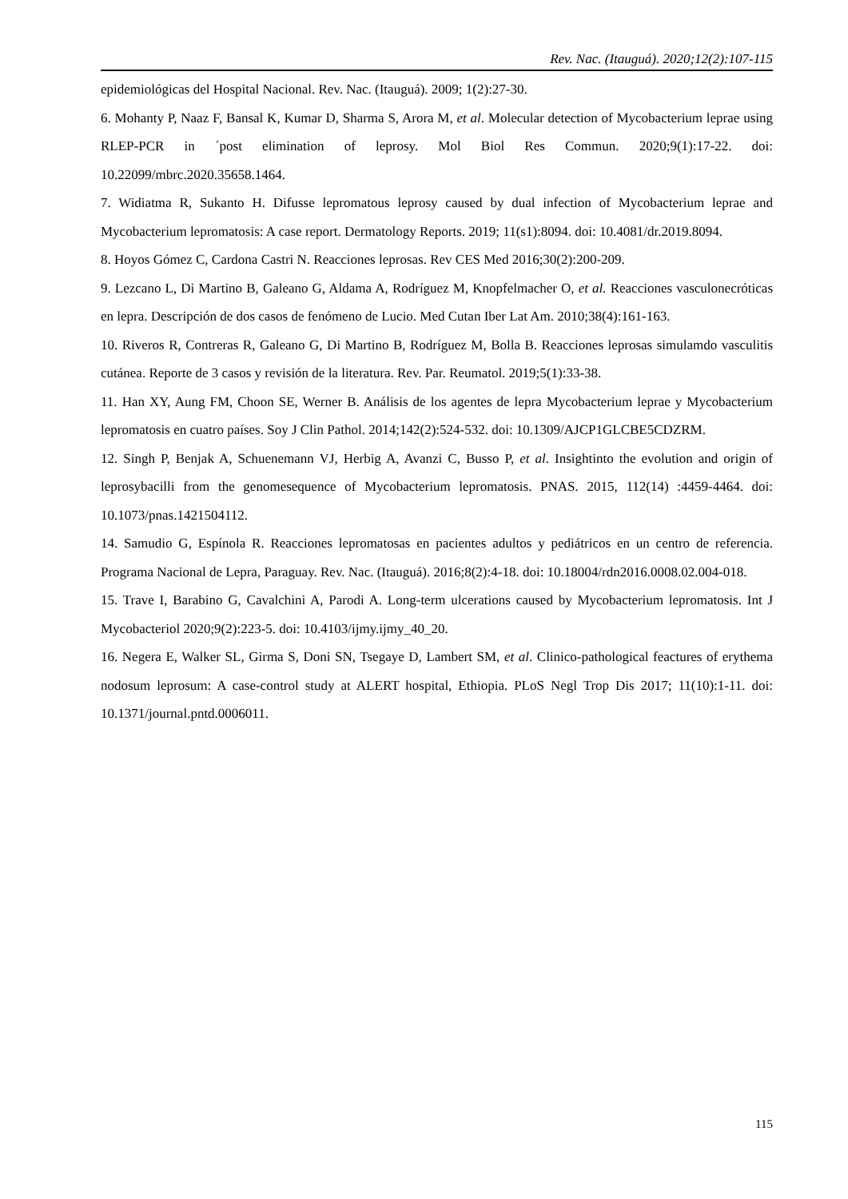Rev. Nac. (Itauguá). 2020;12(2):107-115
epidemiológicas del Hospital Nacional. Rev. Nac. (Itauguá). 2009; 1(2):27-30.
6. Mohanty P, Naaz F, Bansal K, Kumar D, Sharma S, Arora M, et al. Molecular detection of Mycobacterium leprae using RLEP-PCR in ´post elimination of leprosy. Mol Biol Res Commun. 2020;9(1):17-22. doi: 10.22099/mbrc.2020.35658.1464.
7. Widiatma R, Sukanto H. Difusse lepromatous leprosy caused by dual infection of Mycobacterium leprae and Mycobacterium lepromatosis: A case report. Dermatology Reports. 2019; 11(s1):8094. doi: 10.4081/dr.2019.8094.
8. Hoyos Gómez C, Cardona Castri N. Reacciones leprosas. Rev CES Med 2016;30(2):200-209.
9. Lezcano L, Di Martino B, Galeano G, Aldama A, Rodríguez M, Knopfelmacher O, et al. Reacciones vasculonecróticas en lepra. Descripción de dos casos de fenómeno de Lucio. Med Cutan Iber Lat Am. 2010;38(4):161-163.
10. Riveros R, Contreras R, Galeano G, Di Martino B, Rodríguez M, Bolla B. Reacciones leprosas simulamdo vasculitis cutánea. Reporte de 3 casos y revisión de la literatura. Rev. Par. Reumatol. 2019;5(1):33-38.
11. Han XY, Aung FM, Choon SE, Werner B. Análisis de los agentes de lepra Mycobacterium leprae y Mycobacterium lepromatosis en cuatro países. Soy J Clin Pathol. 2014;142(2):524-532. doi: 10.1309/AJCP1GLCBE5CDZRM.
12. Singh P, Benjak A, Schuenemann VJ, Herbig A, Avanzi C, Busso P, et al. Insightinto the evolution and origin of leprosybacilli from the genomesequence of Mycobacterium lepromatosis. PNAS. 2015, 112(14) :4459-4464. doi: 10.1073/pnas.1421504112.
14. Samudio G, Espínola R. Reacciones lepromatosas en pacientes adultos y pediátricos en un centro de referencia. Programa Nacional de Lepra, Paraguay. Rev. Nac. (Itauguá). 2016;8(2):4-18. doi: 10.18004/rdn2016.0008.02.004-018.
15. Trave I, Barabino G, Cavalchini A, Parodi A. Long-term ulcerations caused by Mycobacterium lepromatosis. Int J Mycobacteriol 2020;9(2):223-5. doi: 10.4103/ijmy.ijmy_40_20.
16. Negera E, Walker SL, Girma S, Doni SN, Tsegaye D, Lambert SM, et al. Clinico-pathological feactures of erythema nodosum leprosum: A case-control study at ALERT hospital, Ethiopia. PLoS Negl Trop Dis 2017; 11(10):1-11. doi: 10.1371/journal.pntd.0006011.
115